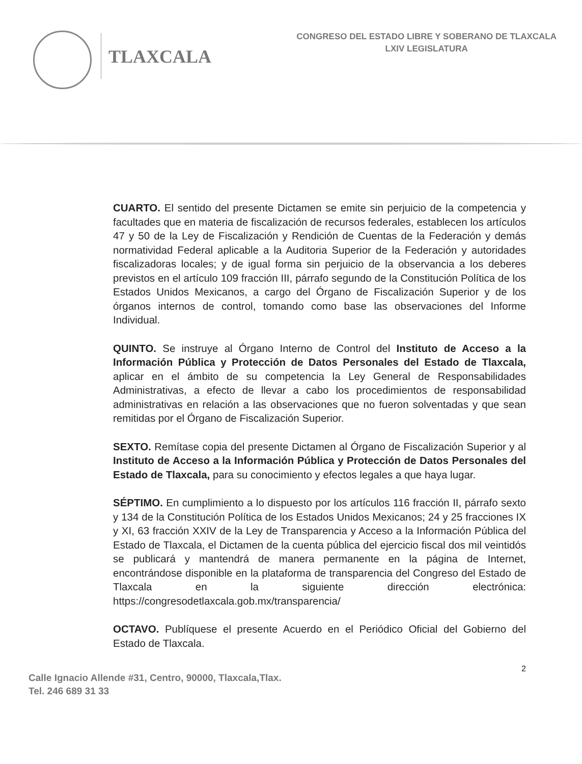TLAXCALA
CONGRESO DEL ESTADO LIBRE Y SOBERANO DE TLAXCALA
LXIV LEGISLATURA
CUARTO. El sentido del presente Dictamen se emite sin perjuicio de la competencia y facultades que en materia de fiscalización de recursos federales, establecen los artículos 47 y 50 de la Ley de Fiscalización y Rendición de Cuentas de la Federación y demás normatividad Federal aplicable a la Auditoria Superior de la Federación y autoridades fiscalizadoras locales; y de igual forma sin perjuicio de la observancia a los deberes previstos en el artículo 109 fracción III, párrafo segundo de la Constitución Política de los Estados Unidos Mexicanos, a cargo del Órgano de Fiscalización Superior y de los órganos internos de control, tomando como base las observaciones del Informe Individual.
QUINTO. Se instruye al Órgano Interno de Control del Instituto de Acceso a la Información Pública y Protección de Datos Personales del Estado de Tlaxcala, aplicar en el ámbito de su competencia la Ley General de Responsabilidades Administrativas, a efecto de llevar a cabo los procedimientos de responsabilidad administrativas en relación a las observaciones que no fueron solventadas y que sean remitidas por el Órgano de Fiscalización Superior.
SEXTO. Remítase copia del presente Dictamen al Órgano de Fiscalización Superior y al Instituto de Acceso a la Información Pública y Protección de Datos Personales del Estado de Tlaxcala, para su conocimiento y efectos legales a que haya lugar.
SÉPTIMO. En cumplimiento a lo dispuesto por los artículos 116 fracción II, párrafo sexto y 134 de la Constitución Política de los Estados Unidos Mexicanos; 24 y 25 fracciones IX y XI, 63 fracción XXIV de la Ley de Transparencia y Acceso a la Información Pública del Estado de Tlaxcala, el Dictamen de la cuenta pública del ejercicio fiscal dos mil veintidós se publicará y mantendrá de manera permanente en la página de Internet, encontrándose disponible en la plataforma de transparencia del Congreso del Estado de Tlaxcala en la siguiente dirección electrónica: https://congresodetlaxcala.gob.mx/transparencia/
OCTAVO. Publíquese el presente Acuerdo en el Periódico Oficial del Gobierno del Estado de Tlaxcala.
Calle Ignacio Allende #31, Centro, 90000, Tlaxcala,Tlax.
Tel. 246 689 31 33
2